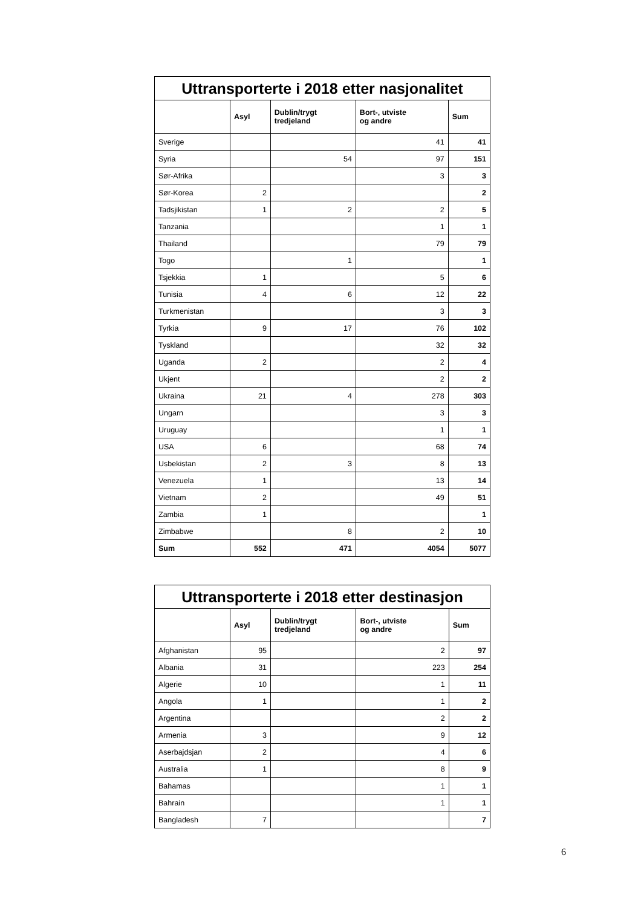| Uttransporterte i 2018 etter nasjonalitet | | | | |
| --- | --- | --- | --- | --- |
| | Asyl | Dublin/trygt tredjeland | Bort-, utviste og andre | Sum |
| Sverige | | | 41 | 41 |
| Syria | | 54 | 97 | 151 |
| Sør-Afrika | | | 3 | 3 |
| Sør-Korea | 2 | | | 2 |
| Tadsjikistan | 1 | 2 | 2 | 5 |
| Tanzania | | | 1 | 1 |
| Thailand | | | 79 | 79 |
| Togo | | 1 | | 1 |
| Tsjekkia | 1 | | 5 | 6 |
| Tunisia | 4 | 6 | 12 | 22 |
| Turkmenistan | | | 3 | 3 |
| Tyrkia | 9 | 17 | 76 | 102 |
| Tyskland | | | 32 | 32 |
| Uganda | 2 | | 2 | 4 |
| Ukjent | | | 2 | 2 |
| Ukraina | 21 | 4 | 278 | 303 |
| Ungarn | | | 3 | 3 |
| Uruguay | | | 1 | 1 |
| USA | 6 | | 68 | 74 |
| Usbekistan | 2 | 3 | 8 | 13 |
| Venezuela | 1 | | 13 | 14 |
| Vietnam | 2 | | 49 | 51 |
| Zambia | 1 | | | 1 |
| Zimbabwe | | 8 | 2 | 10 |
| Sum | 552 | 471 | 4054 | 5077 |
| Uttransporterte i 2018 etter destinasjon | | | | |
| --- | --- | --- | --- | --- |
| | Asyl | Dublin/trygt tredjeland | Bort-, utviste og andre | Sum |
| Afghanistan | 95 | | 2 | 97 |
| Albania | 31 | | 223 | 254 |
| Algerie | 10 | | 1 | 11 |
| Angola | 1 | | 1 | 2 |
| Argentina | | | 2 | 2 |
| Armenia | 3 | | 9 | 12 |
| Aserbajdsjan | 2 | | 4 | 6 |
| Australia | 1 | | 8 | 9 |
| Bahamas | | | 1 | 1 |
| Bahrain | | | 1 | 1 |
| Bangladesh | 7 | | | 7 |
6